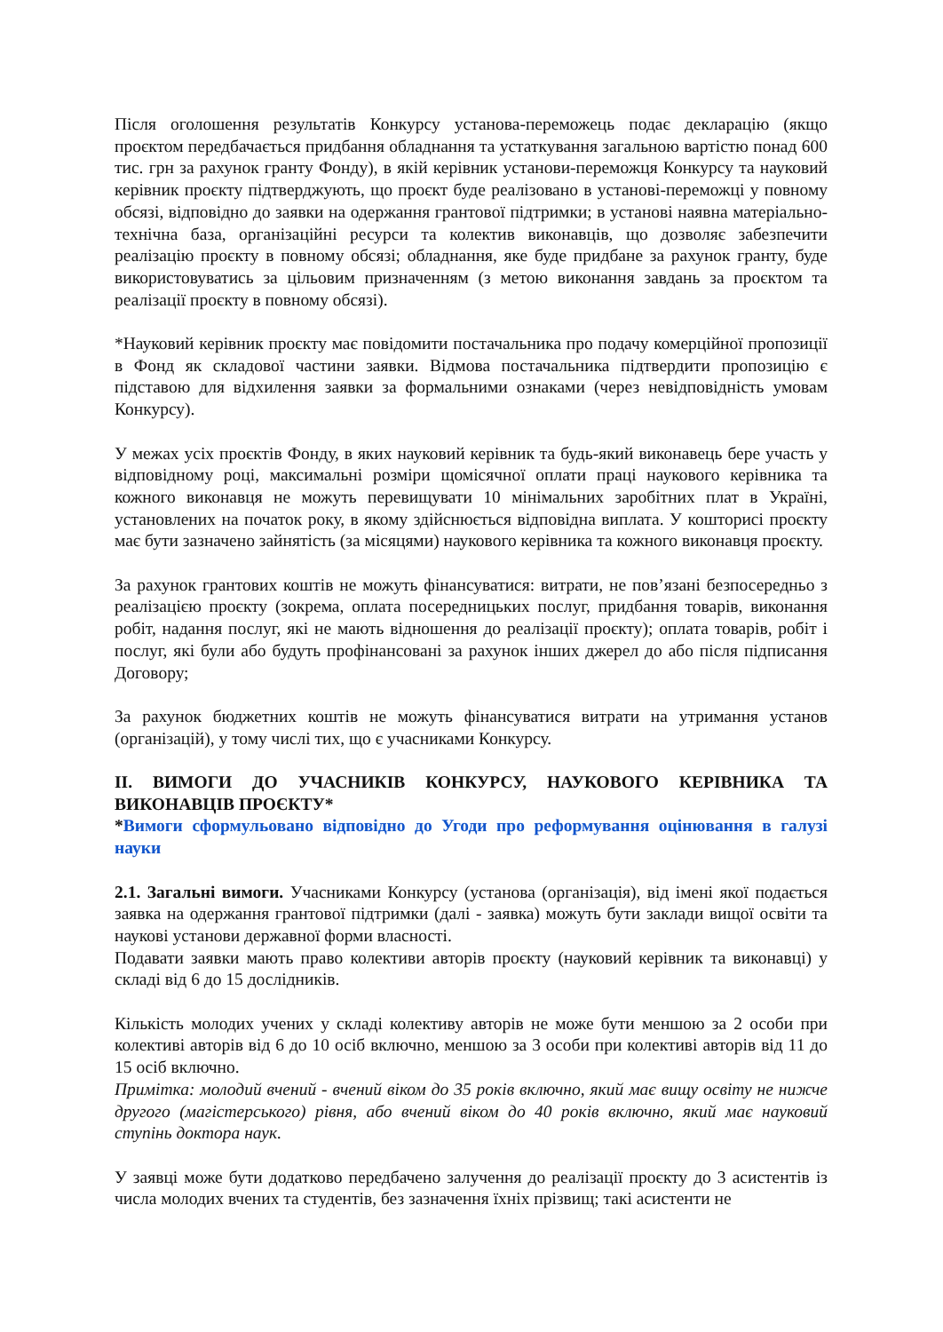Після оголошення результатів Конкурсу установа-переможець подає декларацію (якщо проєктом передбачається придбання обладнання та устаткування загальною вартістю понад 600 тис. грн за рахунок гранту Фонду), в якій керівник установи-переможця Конкурсу та науковий керівник проєкту підтверджують, що проєкт буде реалізовано в установі-переможці у повному обсязі, відповідно до заявки на одержання грантової підтримки; в установі наявна матеріально-технічна база, організаційні ресурси та колектив виконавців, що дозволяє забезпечити реалізацію проєкту в повному обсязі; обладнання, яке буде придбане за рахунок гранту, буде використовуватись за цільовим призначенням (з метою виконання завдань за проєктом та реалізації проєкту в повному обсязі).
*Науковий керівник проєкту має повідомити постачальника про подачу комерційної пропозиції в Фонд як складової частини заявки. Відмова постачальника підтвердити пропозицію є підставою для відхилення заявки за формальними ознаками (через невідповідність умовам Конкурсу).
У межах усіх проєктів Фонду, в яких науковий керівник та будь-який виконавець бере участь у відповідному році, максимальні розміри щомісячної оплати праці наукового керівника та кожного виконавця не можуть перевищувати 10 мінімальних заробітних плат в Україні, установлених на початок року, в якому здійснюється відповідна виплата. У кошторисі проєкту має бути зазначено зайнятість (за місяцями) наукового керівника та кожного виконавця проєкту.
За рахунок грантових коштів не можуть фінансуватися: витрати, не пов’язані безпосередньо з реалізацією проєкту (зокрема, оплата посередницьких послуг, придбання товарів, виконання робіт, надання послуг, які не мають відношення до реалізації проєкту); оплата товарів, робіт і послуг, які були або будуть профінансовані за рахунок інших джерел до або після підписання Договору;
За рахунок бюджетних коштів не можуть фінансуватися витрати на утримання установ (організацій), у тому числі тих, що є учасниками Конкурсу.
ІІ. ВИМОГИ ДО УЧАСНИКІВ КОНКУРСУ, НАУКОВОГО КЕРІВНИКА ТА ВИКОНАВЦІВ ПРОЄКТУ*
*Вимоги сформульовано відповідно до Угоди про реформування оцінювання в галузі науки
2.1. Загальні вимоги. Учасниками Конкурсу (установа (організація), від імені якої подається заявка на одержання грантової підтримки (далі - заявка) можуть бути заклади вищої освіти та наукові установи державної форми власності.
Подавати заявки мають право колективи авторів проєкту (науковий керівник та виконавці) у складі від 6 до 15 дослідників.
Кількість молодих учених у складі колективу авторів не може бути меншою за 2 особи при колективі авторів від 6 до 10 осіб включно, меншою за 3 особи при колективі авторів від 11 до 15 осіб включно.
Примітка: молодий вчений - вчений віком до 35 років включно, який має вищу освіту не нижче другого (магістерського) рівня, або вчений віком до 40 років включно, який має науковий ступінь доктора наук.
У заявці може бути додатково передбачено залучення до реалізації проєкту до 3 асистентів із числа молодих вчених та студентів, без зазначення їхніх прізвищ; такі асистенти не